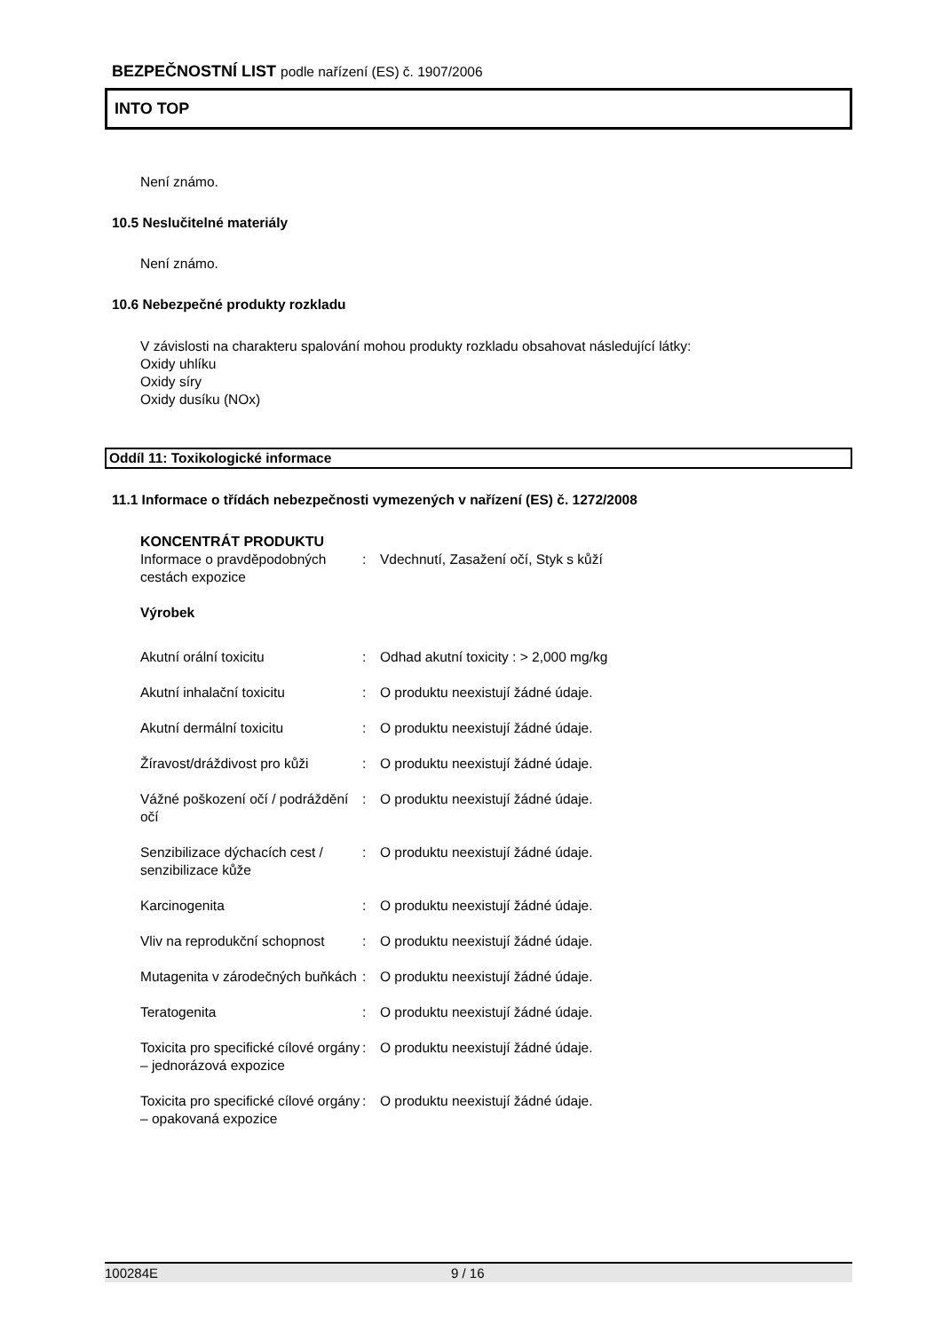BEZPEČNOSTNÍ LIST podle nařízení (ES) č. 1907/2006
INTO TOP
Není známo.
10.5 Neslučitelné materiály
Není známo.
10.6 Nebezpečné produkty rozkladu
V závislosti na charakteru spalování mohou produkty rozkladu obsahovat následující látky:
Oxidy uhlíku
Oxidy síry
Oxidy dusíku (NOx)
Oddíl 11: Toxikologické informace
11.1 Informace o třídách nebezpečnosti vymezených v nařízení (ES) č. 1272/2008
| KONCENTRÁT PRODUKTU | | |
| Informace o pravděpodobných cestách expozice | : | Vdechnutí, Zasažení očí, Styk s kůží |
| Výrobek | | |
| Akutní orální toxicitu | : | Odhad akutní toxicity : > 2,000 mg/kg |
| Akutní inhalační toxicitu | : | O produktu neexistují žádné údaje. |
| Akutní dermální toxicitu | : | O produktu neexistují žádné údaje. |
| Žíravost/dráždivost pro kůži | : | O produktu neexistují žádné údaje. |
| Vážné poškození očí / podráždění očí | : | O produktu neexistují žádné údaje. |
| Senzibilizace dýchacích cest / senzibilizace kůže | : | O produktu neexistují žádné údaje. |
| Karcinogenita | : | O produktu neexistují žádné údaje. |
| Vliv na reprodukční schopnost | : | O produktu neexistují žádné údaje. |
| Mutagenita v zárodečných buňkách | : | O produktu neexistují žádné údaje. |
| Teratogenita | : | O produktu neexistují žádné údaje. |
| Toxicita pro specifické cílové orgány – jednorázová expozice | : | O produktu neexistují žádné údaje. |
| Toxicita pro specifické cílové orgány – opakovaná expozice | : | O produktu neexistují žádné údaje. |
100284E 9 / 16